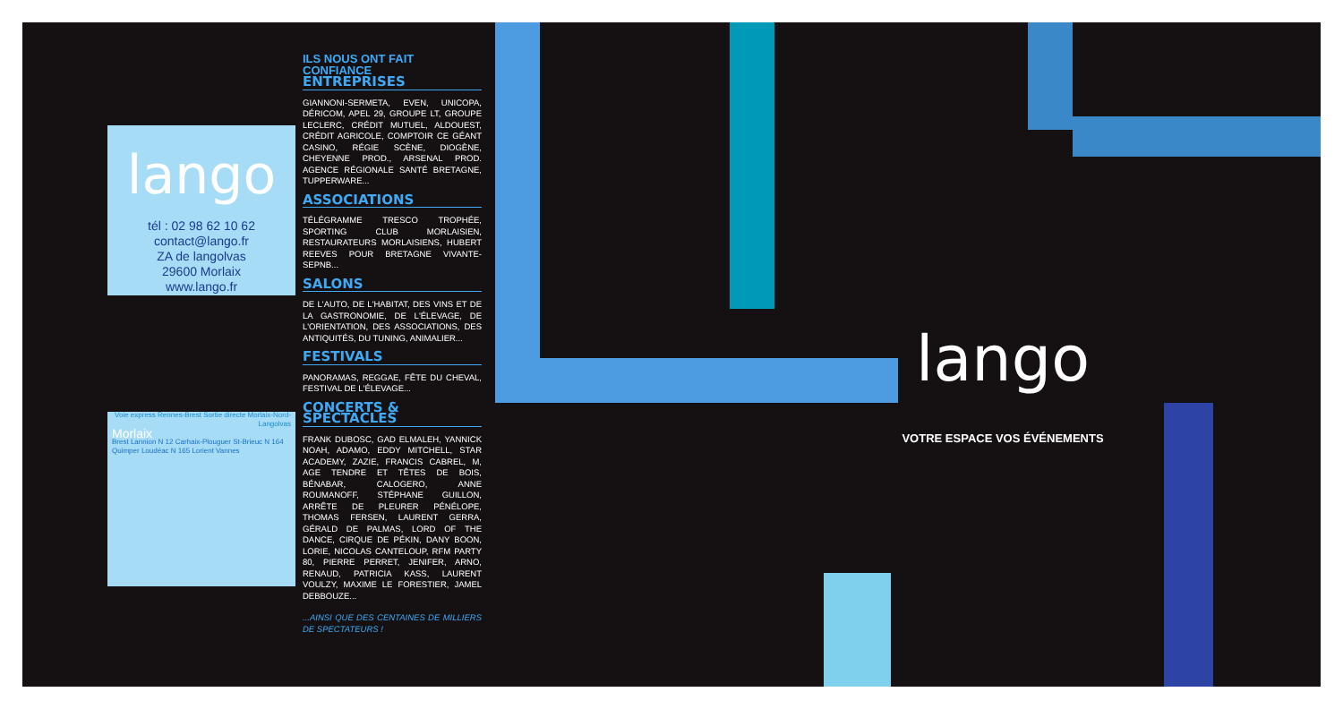lango
tél : 02 98 62 10 62
contact@lango.fr
ZA de langolvas
29600 Morlaix
www.lango.fr
Voie express Rennes-Brest Sortie directe Morlaix-Nord-Langolvas
Morlaix
Brest Lannion N 12 Carhaix-Plouguer St-Brieuc N 164 Quimper Loudéac N 165 Lorient Vannes
ILS NOUS ONT FAIT CONFIANCE
ENTREPRISES
GIANNONI-SERMETA, EVEN, UNICOPA, DÉRICOM, APEL 29, GROUPE LT, GROUPE LECLERC, CRÉDIT MUTUEL, ALDOUEST, CRÉDIT AGRICOLE, COMPTOIR CE GÉANT CASINO, RÉGIE SCÈNE, DIOGÈNE, CHEYENNE PROD., ARSENAL PROD. AGENCE RÉGIONALE SANTÉ BRETAGNE, TUPPERWARE...
ASSOCIATIONS
TÉLÉGRAMME TRESCO TROPHÉE, SPORTING CLUB MORLAISIEN, RESTAURATEURS MORLAISIENS, HUBERT REEVES POUR BRETAGNE VIVANTE-SEPNB...
SALONS
DE L'AUTO, DE L'HABITAT, DES VINS ET DE LA GASTRONOMIE, DE L'ÉLEVAGE, DE L'ORIENTATION, DES ASSOCIATIONS, DES ANTIQUITÉS, DU TUNING, ANIMALIER...
FESTIVALS
PANORAMAS, REGGAE, FÊTE DU CHEVAL, FESTIVAL DE L'ÉLEVAGE...
CONCERTS & SPECTACLES
FRANK DUBOSC, GAD ELMALEH, YANNICK NOAH, ADAMO, EDDY MITCHELL, STAR ACADEMY, ZAZIE, FRANCIS CABREL, M, AGE TENDRE ET TÊTES DE BOIS, BÉNABAR, CALOGERO, ANNE ROUMANOFF, STÉPHANE GUILLON, ARRÊTE DE PLEURER PÉNÉLOPE, THOMAS FERSEN, LAURENT GERRA, GÉRALD DE PALMAS, LORD OF THE DANCE, CIRQUE DE PÉKIN, DANY BOON, LORIE, NICOLAS CANTELOUP, RFM PARTY 80, PIERRE PERRET, JENIFER, ARNO, RENAUD, PATRICIA KASS, LAURENT VOULZY, MAXIME LE FORESTIER, JAMEL DEBBOUZE...
...AINSI QUE DES CENTAINES DE MILLIERS DE SPECTATEURS !
lango
VOTRE ESPACE VOS ÉVÉNEMENTS